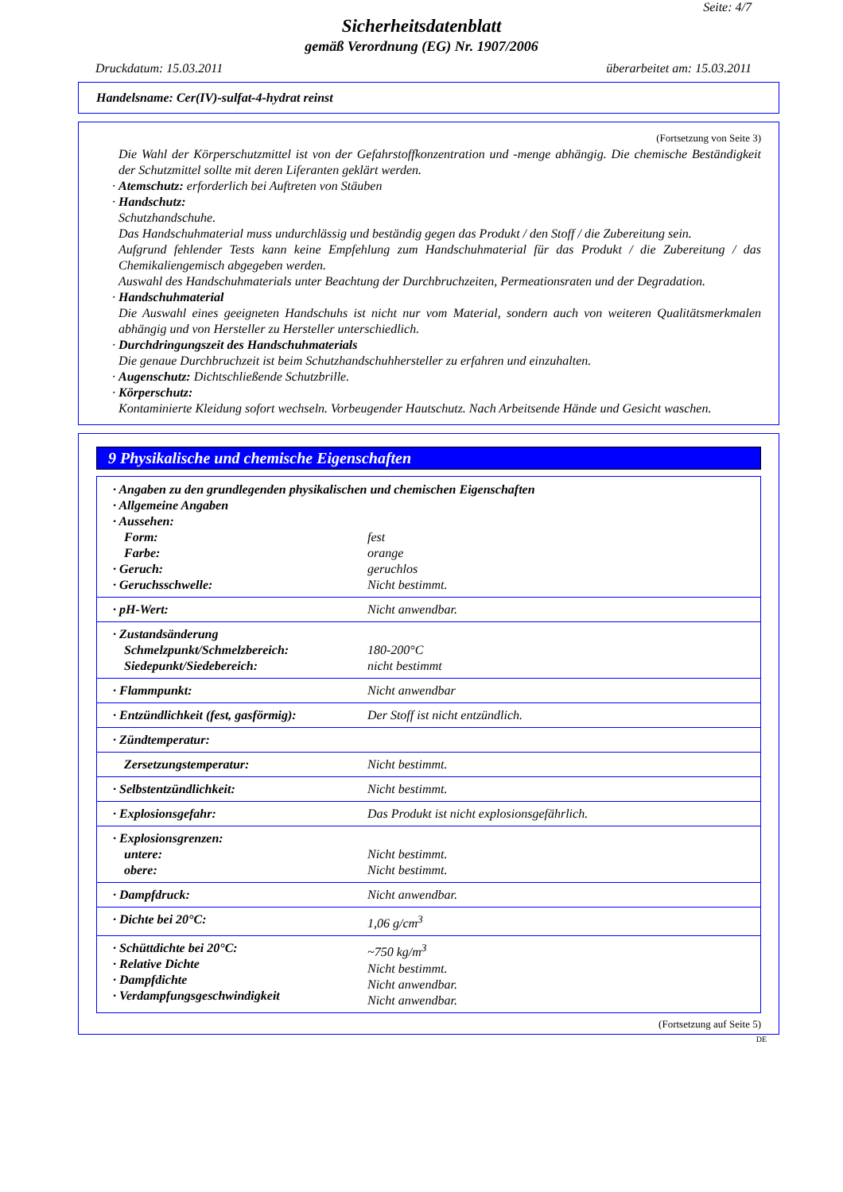Seite: 4/7
Sicherheitsdatenblatt
gemäß Verordnung (EG) Nr. 1907/2006
Druckdatum: 15.03.2011 überarbeitet am: 15.03.2011
Handelsname: Cer(IV)-sulfat-4-hydrat reinst
(Fortsetzung von Seite 3)
Die Wahl der Körperschutzmittel ist von der Gefahrstoffkonzentration und -menge abhängig. Die chemische Beständigkeit der Schutzmittel sollte mit deren Liferanten geklärt werden.
· Atemschutz: erforderlich bei Auftreten von Stäuben
· Handschutz:
Schutzhandschuhe.
Das Handschuhmaterial muss undurchlässig und beständig gegen das Produkt / den Stoff / die Zubereitung sein.
Aufgrund fehlender Tests kann keine Empfehlung zum Handschuhmaterial für das Produkt / die Zubereitung / das Chemikaliengemisch abgegeben werden.
Auswahl des Handschuhmaterials unter Beachtung der Durchbruchzeiten, Permeationsraten und der Degradation.
· Handschuhmaterial
Die Auswahl eines geeigneten Handschuhs ist nicht nur vom Material, sondern auch von weiteren Qualitätsmerkmalen abhängig und von Hersteller zu Hersteller unterschiedlich.
· Durchdringungszeit des Handschuhmaterials
Die genaue Durchbruchzeit ist beim Schutzhandschuhhersteller zu erfahren und einzuhalten.
· Augenschutz: Dichtschließende Schutzbrille.
· Körperschutz:
Kontaminierte Kleidung sofort wechseln. Vorbeugender Hautschutz. Nach Arbeitsende Hände und Gesicht waschen.
9 Physikalische und chemische Eigenschaften
| · Angaben zu den grundlegenden physikalischen und chemischen Eigenschaften · Allgemeine Angaben · Aussehen: | |
| Form: | fest |
| Farbe: | orange |
| · Geruch: | geruchlos |
| · Geruchsschwelle: | Nicht bestimmt. |
| · pH-Wert: | Nicht anwendbar. |
| · Zustandsänderung Schmelzpunkt/Schmelzbereich: Siedepunkt/Siedebereich: | 180-200°C nicht bestimmt |
| · Flammpunkt: | Nicht anwendbar |
| · Entzündlichkeit (fest, gasförmig): | Der Stoff ist nicht entzündlich. |
| · Zündtemperatur: | |
| Zersetzungstemperatur: | Nicht bestimmt. |
| · Selbstentzündlichkeit: | Nicht bestimmt. |
| · Explosionsgefahr: | Das Produkt ist nicht explosionsgefährlich. |
| · Explosionsgrenzen: untere: obere: | Nicht bestimmt. Nicht bestimmt. |
| · Dampfdruck: | Nicht anwendbar. |
| · Dichte bei 20°C: | 1,06 g/cm<sup>3</sup> |
| · Schüttdichte bei 20°C: · Relative Dichte · Dampfdichte · Verdampfungsgeschwindigkeit | ~750 kg/m<sup>3</sup> Nicht bestimmt. Nicht anwendbar. Nicht anwendbar. |
(Fortsetzung auf Seite 5)
DE